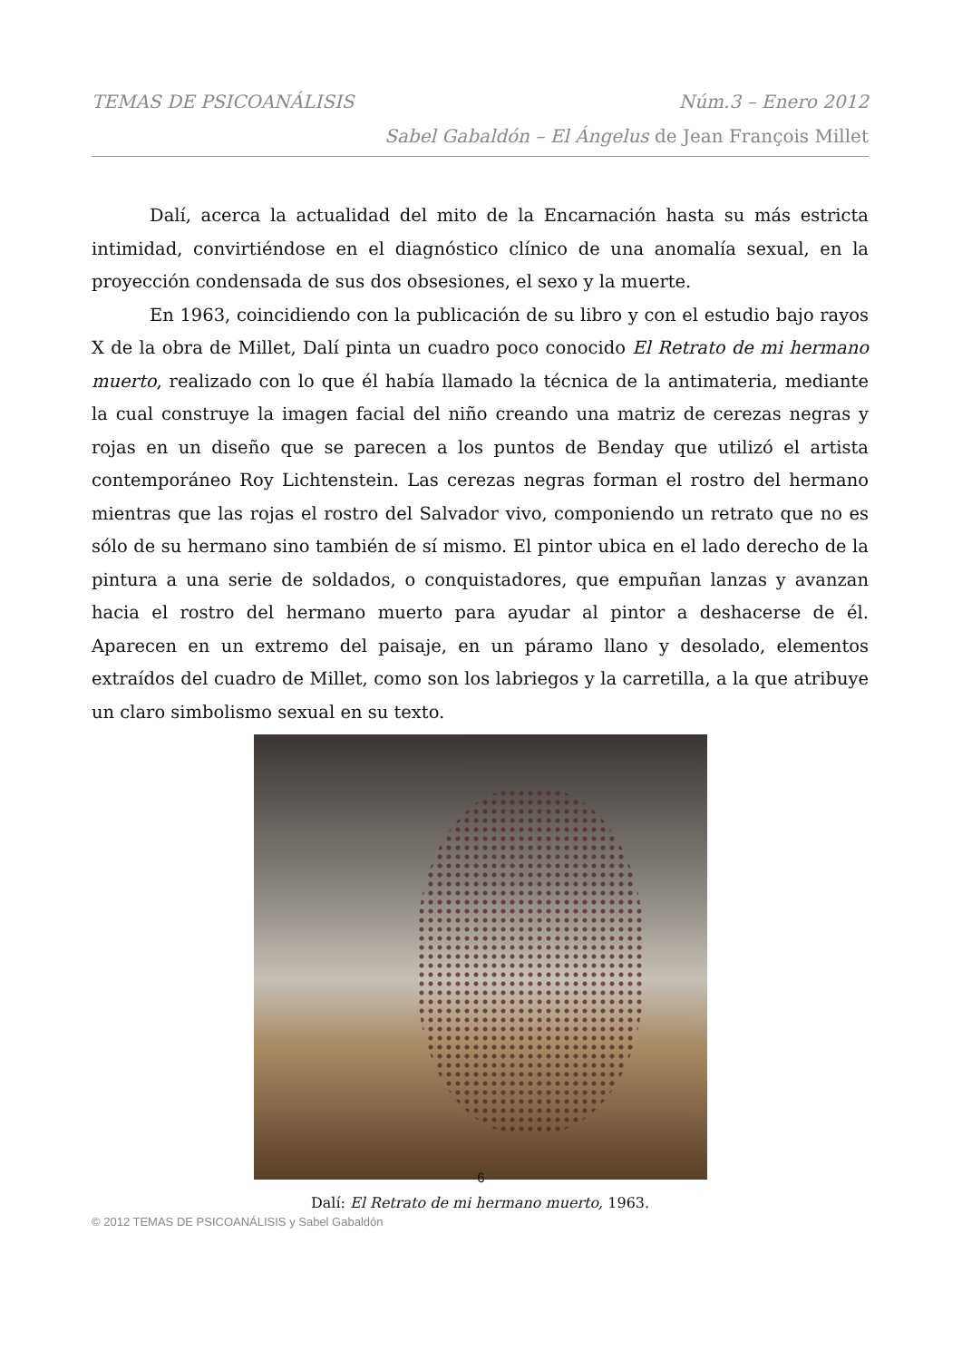TEMAS DE PSICOANÁLISIS Núm.3 – Enero 2012
Sabel Gabaldón – El Ángelus de Jean François Millet
Dalí, acerca la actualidad del mito de la Encarnación hasta su más estricta intimidad, convirtiéndose en el diagnóstico clínico de una anomalía sexual, en la proyección condensada de sus dos obsesiones, el sexo y la muerte.
En 1963, coincidiendo con la publicación de su libro y con el estudio bajo rayos X de la obra de Millet, Dalí pinta un cuadro poco conocido El Retrato de mi hermano muerto, realizado con lo que él había llamado la técnica de la antimateria, mediante la cual construye la imagen facial del niño creando una matriz de cerezas negras y rojas en un diseño que se parecen a los puntos de Benday que utilizó el artista contemporáneo Roy Lichtenstein. Las cerezas negras forman el rostro del hermano mientras que las rojas el rostro del Salvador vivo, componiendo un retrato que no es sólo de su hermano sino también de sí mismo. El pintor ubica en el lado derecho de la pintura a una serie de soldados, o conquistadores, que empuñan lanzas y avanzan hacia el rostro del hermano muerto para ayudar al pintor a deshacerse de él. Aparecen en un extremo del paisaje, en un páramo llano y desolado, elementos extraídos del cuadro de Millet, como son los labriegos y la carretilla, a la que atribuye un claro simbolismo sexual en su texto.
Dalí: El Retrato de mi hermano muerto, 1963.
6
© 2012 TEMAS DE PSICOANÁLISIS y Sabel Gabaldón